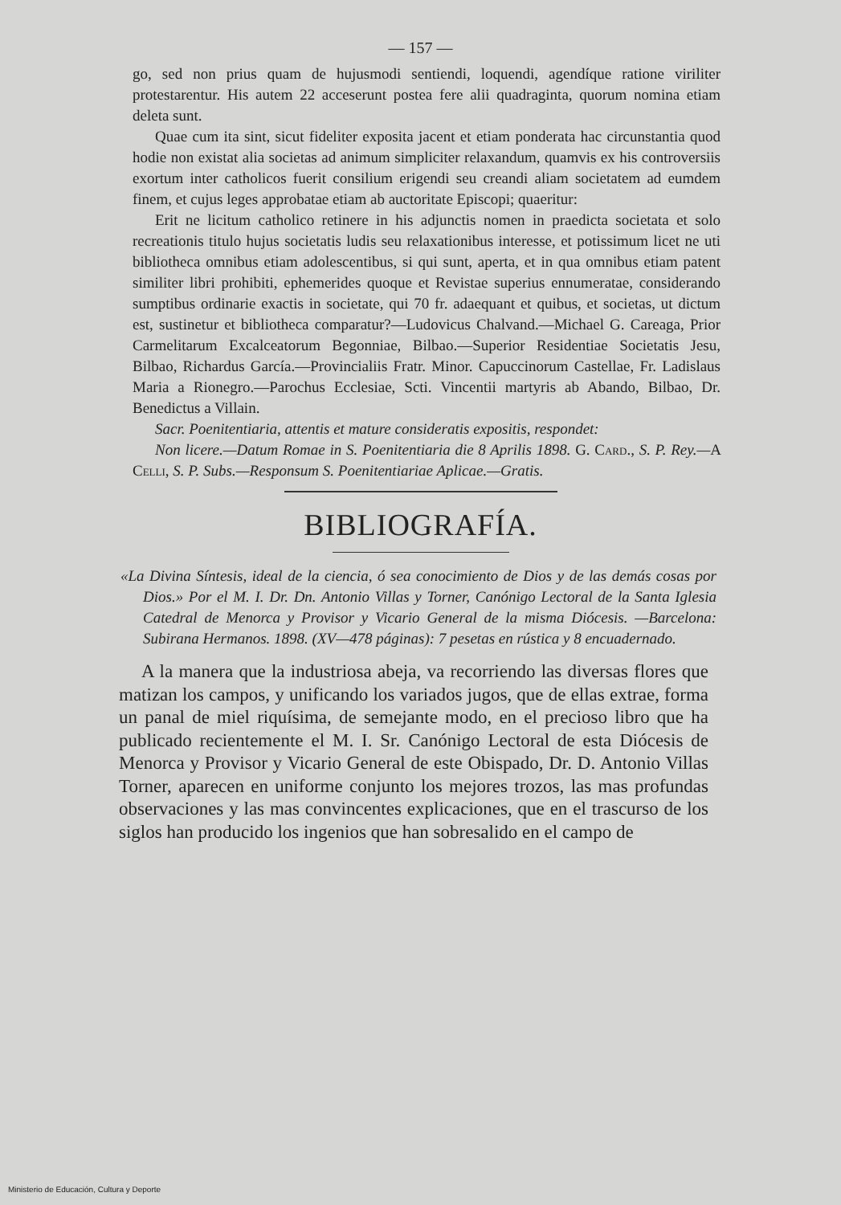— 157 —
go, sed non prius quam de hujusmodi sentiendi, loquendi, agendíque ratione viriliter protestarentur. His autem 22 acceserunt postea fere alii quadraginta, quorum nomina etiam deleta sunt.
Quae cum ita sint, sicut fideliter exposita jacent et etiam ponderata hac circunstantia quod hodie non existat alia societas ad animum simpliciter relaxandum, quamvis ex his controversiis exortum inter catholicos fuerit consilium erigendi seu creandi aliam societatem ad eumdem finem, et cujus leges approbatae etiam ab auctoritate Episcopi; quaeritur:
Erit ne licitum catholico retinere in his adjunctis nomen in praedicta societata et solo recreationis titulo hujus societatis ludis seu relaxationibus interesse, et potissimum licet ne uti bibliotheca omnibus etiam adolescentibus, si qui sunt, aperta, et in qua omnibus etiam patent similiter libri prohibiti, ephemerides quoque et Revistae superius ennumeratae, considerando sumptibus ordinarie exactis in societate, qui 70 fr. adaequant et quibus, et societas, ut dictum est, sustinetur et bibliotheca comparatur?—Ludovicus Chalvand.—Michael G. Careaga, Prior Carmelitarum Excalceatorum Begonniae, Bilbao.—Superior Residentiae Societatis Jesu, Bilbao, Richardus García.—Provincialiis Fratr. Minor. Capuccinorum Castellae, Fr. Ladislaus Maria a Rionegro.—Parochus Ecclesiae, Scti. Vincentii martyris ab Abando, Bilbao, Dr. Benedictus a Villain.
Sacr. Poenitentiaria, attentis et mature consideratis expositis, respondet:
Non licere.—Datum Romae in S. Poenitentiaria die 8 Aprilis 1898. G. Card., S. P. Rey.—A Celli, S. P. Subs.—Responsum S. Poenitentiariae Aplicae.—Gratis.
BIBLIOGRAFÍA.
«La Divina Síntesis, ideal de la ciencia, ó sea conocimiento de Dios y de las demás cosas por Dios.» Por el M. I. Dr. Dn. Antonio Villas y Torner, Canónigo Lectoral de la Santa Iglesia Catedral de Menorca y Provisor y Vicario General de la misma Diócesis. —Barcelona: Subirana Hermanos. 1898. (XV—478 páginas): 7 pesetas en rústica y 8 encuadernado.
A la manera que la industriosa abeja, va recorriendo las diversas flores que matizan los campos, y unificando los variados jugos, que de ellas extrae, forma un panal de miel riquísima, de semejante modo, en el precioso libro que ha publicado recientemente el M. I. Sr. Canónigo Lectoral de esta Diócesis de Menorca y Provisor y Vicario General de este Obispado, Dr. D. Antonio Villas Torner, aparecen en uniforme conjunto los mejores trozos, las mas profundas observaciones y las mas convincentes explicaciones, que en el trascurso de los siglos han producido los ingenios que han sobresalido en el campo de
Ministerio de Educación, Cultura y Deporte